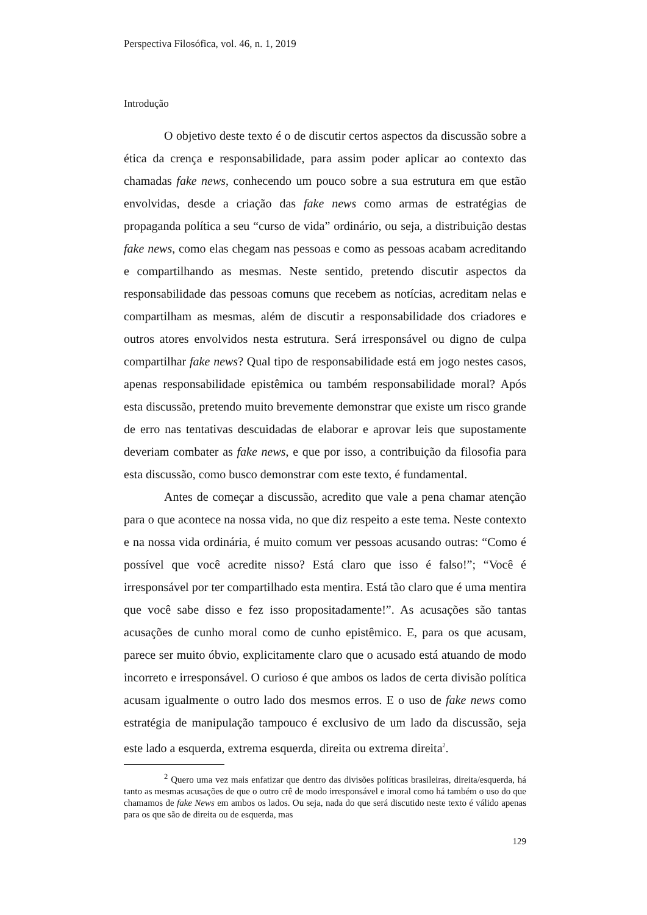Perspectiva Filosófica, vol. 46, n. 1, 2019
Introdução
O objetivo deste texto é o de discutir certos aspectos da discussão sobre a ética da crença e responsabilidade, para assim poder aplicar ao contexto das chamadas fake news, conhecendo um pouco sobre a sua estrutura em que estão envolvidas, desde a criação das fake news como armas de estratégias de propaganda política a seu “curso de vida” ordinário, ou seja, a distribuição destas fake news, como elas chegam nas pessoas e como as pessoas acabam acreditando e compartilhando as mesmas. Neste sentido, pretendo discutir aspectos da responsabilidade das pessoas comuns que recebem as notícias, acreditam nelas e compartilham as mesmas, além de discutir a responsabilidade dos criadores e outros atores envolvidos nesta estrutura. Será irresponsável ou digno de culpa compartilhar fake news? Qual tipo de responsabilidade está em jogo nestes casos, apenas responsabilidade epistêmica ou também responsabilidade moral? Após esta discussão, pretendo muito brevemente demonstrar que existe um risco grande de erro nas tentativas descuidadas de elaborar e aprovar leis que supostamente deveriam combater as fake news, e que por isso, a contribuição da filosofia para esta discussão, como busco demonstrar com este texto, é fundamental.
Antes de começar a discussão, acredito que vale a pena chamar atenção para o que acontece na nossa vida, no que diz respeito a este tema. Neste contexto e na nossa vida ordinária, é muito comum ver pessoas acusando outras: “Como é possível que você acredite nisso? Está claro que isso é falso!”; “Você é irresponsável por ter compartilhado esta mentira. Está tão claro que é uma mentira que você sabe disso e fez isso propositadamente!”. As acusações são tantas acusações de cunho moral como de cunho epistêmico. E, para os que acusam, parece ser muito óbvio, explicitamente claro que o acusado está atuando de modo incorreto e irresponsável. O curioso é que ambos os lados de certa divisão política acusam igualmente o outro lado dos mesmos erros. E o uso de fake news como estratégia de manipulação tampouco é exclusivo de um lado da discussão, seja este lado a esquerda, extrema esquerda, direita ou extrema direita<sup>2</sup>.
<sup>2</sup> Quero uma vez mais enfatizar que dentro das divisões políticas brasileiras, direita/esquerda, há tanto as mesmas acusações de que o outro crê de modo irresponsável e imoral como há também o uso do que chamamos de fake News em ambos os lados. Ou seja, nada do que será discutido neste texto é válido apenas para os que são de direita ou de esquerda, mas
129